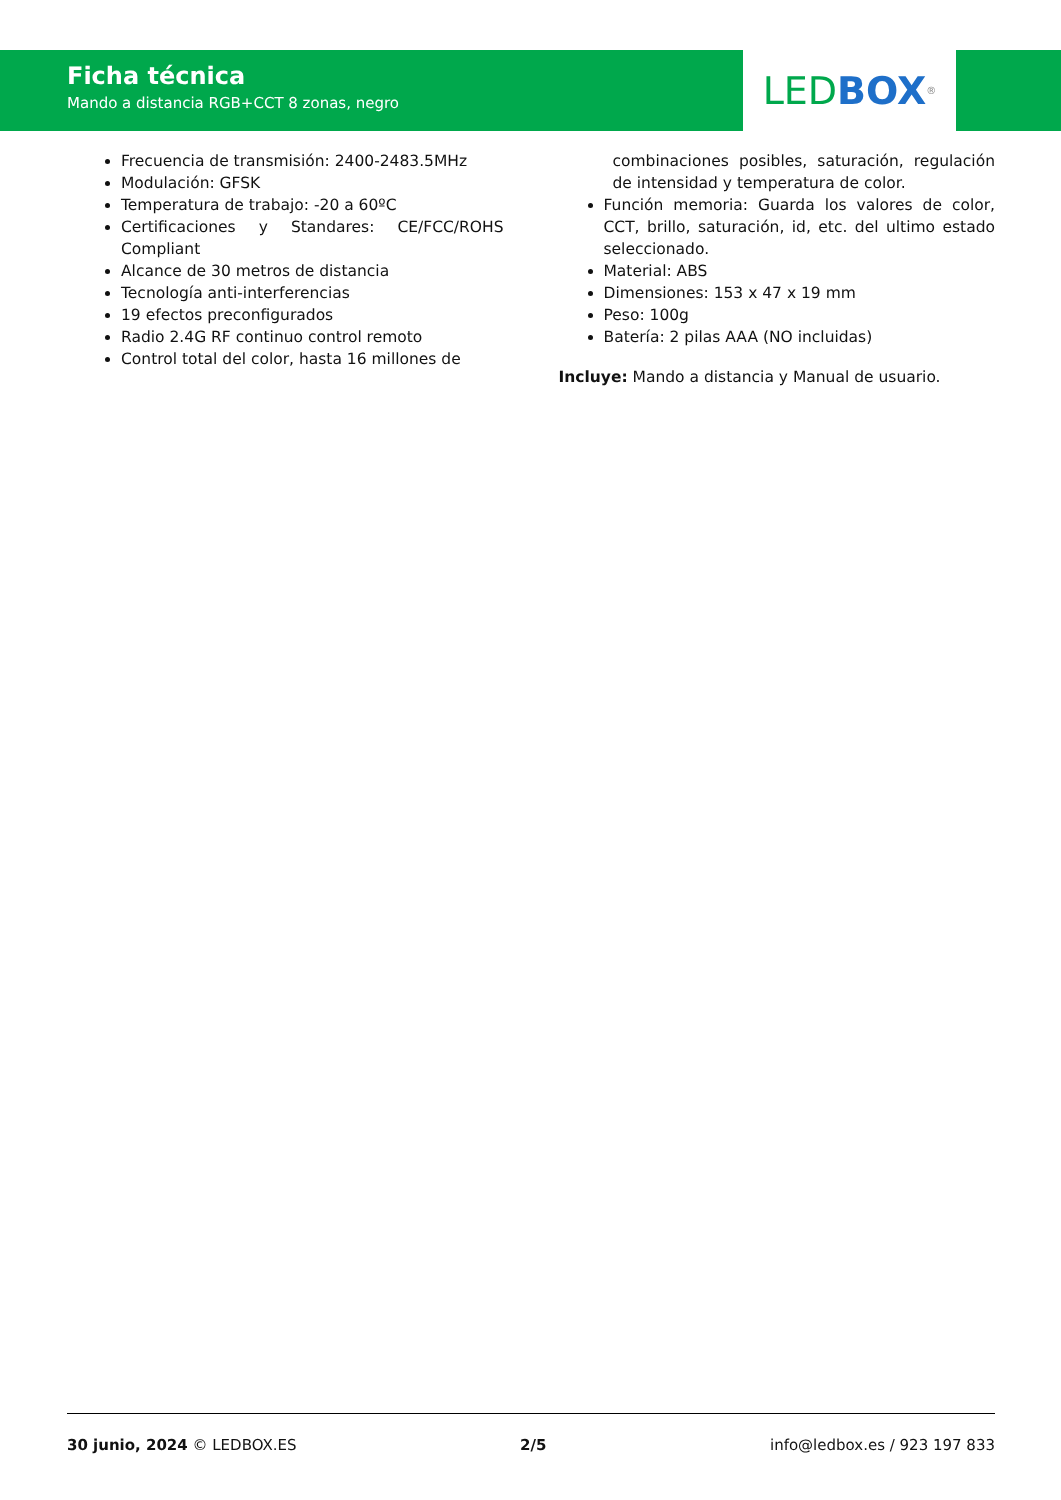Ficha técnica
Mando a distancia RGB+CCT 8 zonas, negro
LED BOX<sup>®</sup>
Frecuencia de transmisión: 2400-2483.5MHz
Modulación: GFSK
Temperatura de trabajo: -20 a 60ºC
Certificaciones y Standares: CE/FCC/ROHS Compliant
Alcance de 30 metros de distancia
Tecnología anti-interferencias
19 efectos preconfigurados
Radio 2.4G RF continuo control remoto
Control total del color, hasta 16 millones de
combinaciones posibles, saturación, regulación de intensidad y temperatura de color.
Función memoria: Guarda los valores de color, CCT, brillo, saturación, id, etc. del ultimo estado seleccionado.
Material: ABS
Dimensiones: 153 x 47 x 19 mm
Peso: 100g
Batería: 2 pilas AAA (NO incluidas)
Incluye: Mando a distancia y Manual de usuario.
30 junio, 2024 © LEDBOX.ES 2/5 info@ledbox.es / 923 197 833